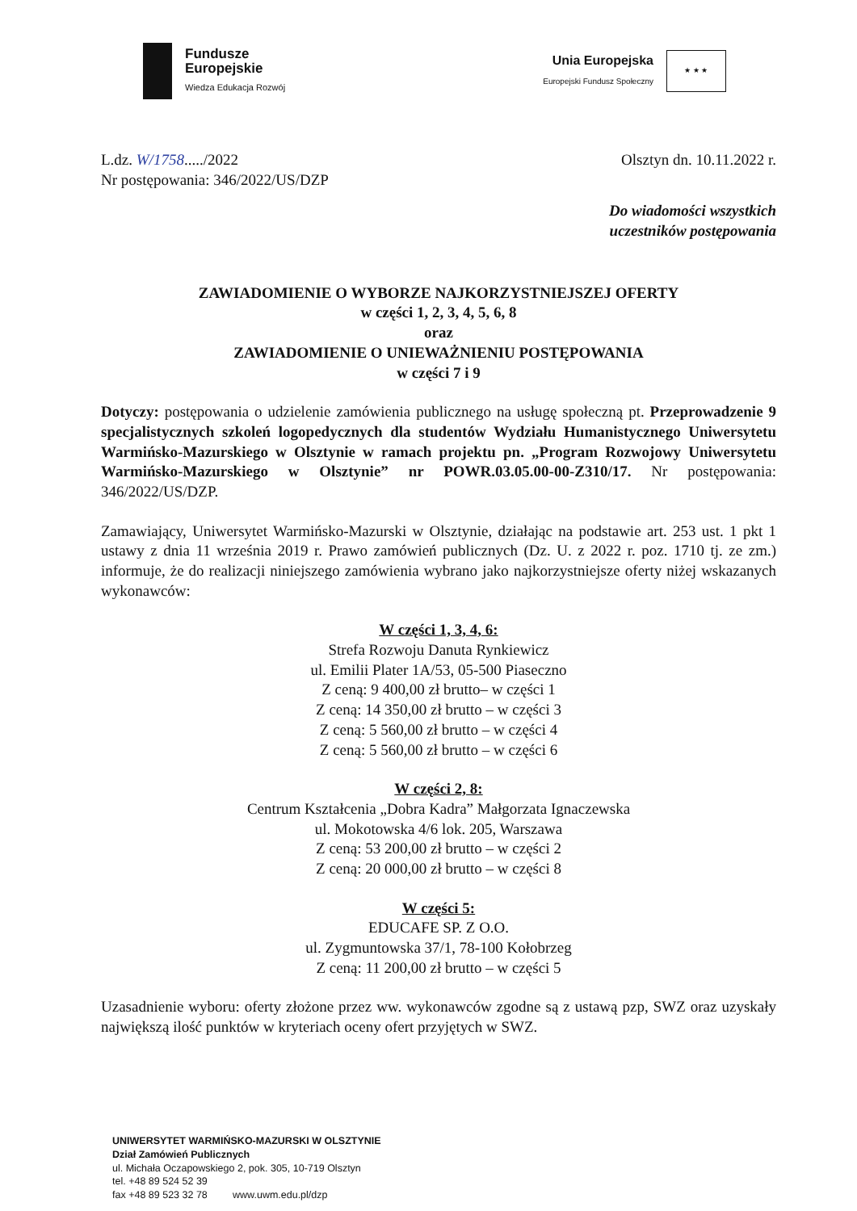Fundusze
Europejskie
Wiedza Edukacja Rozwój
Unia Europejska
Europejski Fundusz Społeczny
★ ★ ★
L.dz. W/1758...../2022
Nr postępowania: 346/2022/US/DZP
Olsztyn dn. 10.11.2022 r.
Do wiadomości wszystkich
uczestników postępowania
ZAWIADOMIENIE O WYBORZE NAJKORZYSTNIEJSZEJ OFERTY
w części 1, 2, 3, 4, 5, 6, 8
oraz
ZAWIADOMIENIE O UNIEWAŻNIENIU POSTĘPOWANIA
w części 7 i 9
Dotyczy: postępowania o udzielenie zamówienia publicznego na usługę społeczną pt. Przeprowadzenie 9 specjalistycznych szkoleń logopedycznych dla studentów Wydziału Humanistycznego Uniwersytetu Warmińsko-Mazurskiego w Olsztynie w ramach projektu pn. „Program Rozwojowy Uniwersytetu Warmińsko-Mazurskiego w Olsztynie” nr POWR.03.05.00-00-Z310/17. Nr postępowania: 346/2022/US/DZP.
Zamawiający, Uniwersytet Warmińsko-Mazurski w Olsztynie, działając na podstawie art. 253 ust. 1 pkt 1 ustawy z dnia 11 września 2019 r. Prawo zamówień publicznych (Dz. U. z 2022 r. poz. 1710 tj. ze zm.) informuje, że do realizacji niniejszego zamówienia wybrano jako najkorzystniejsze oferty niżej wskazanych wykonawców:
W części 1, 3, 4, 6:
Strefa Rozwoju Danuta Rynkiewicz
ul. Emilii Plater 1A/53, 05-500 Piaseczno
Z ceną: 9 400,00 zł brutto– w części 1
Z ceną: 14 350,00 zł brutto – w części 3
Z ceną: 5 560,00 zł brutto – w części 4
Z ceną: 5 560,00 zł brutto – w części 6
W części 2, 8:
Centrum Kształcenia „Dobra Kadra” Małgorzata Ignaczewska
ul. Mokotowska 4/6 lok. 205, Warszawa
Z ceną: 53 200,00 zł brutto – w części 2
Z ceną: 20 000,00 zł brutto – w części 8
W części 5:
EDUCAFE SP. Z O.O.
ul. Zygmuntowska 37/1, 78-100 Kołobrzeg
Z ceną: 11 200,00 zł brutto – w części 5
Uzasadnienie wyboru: oferty złożone przez ww. wykonawców zgodne są z ustawą pzp, SWZ oraz uzyskały największą ilość punktów w kryteriach oceny ofert przyjętych w SWZ.
UNIWERSYTET WARMIŃSKO-MAZURSKI W OLSZTYNIE
Dział Zamówień Publicznych
ul. Michała Oczapowskiego 2, pok. 305, 10-719 Olsztyn
tel. +48 89 524 52 39
fax +48 89 523 32 78 www.uwm.edu.pl/dzp